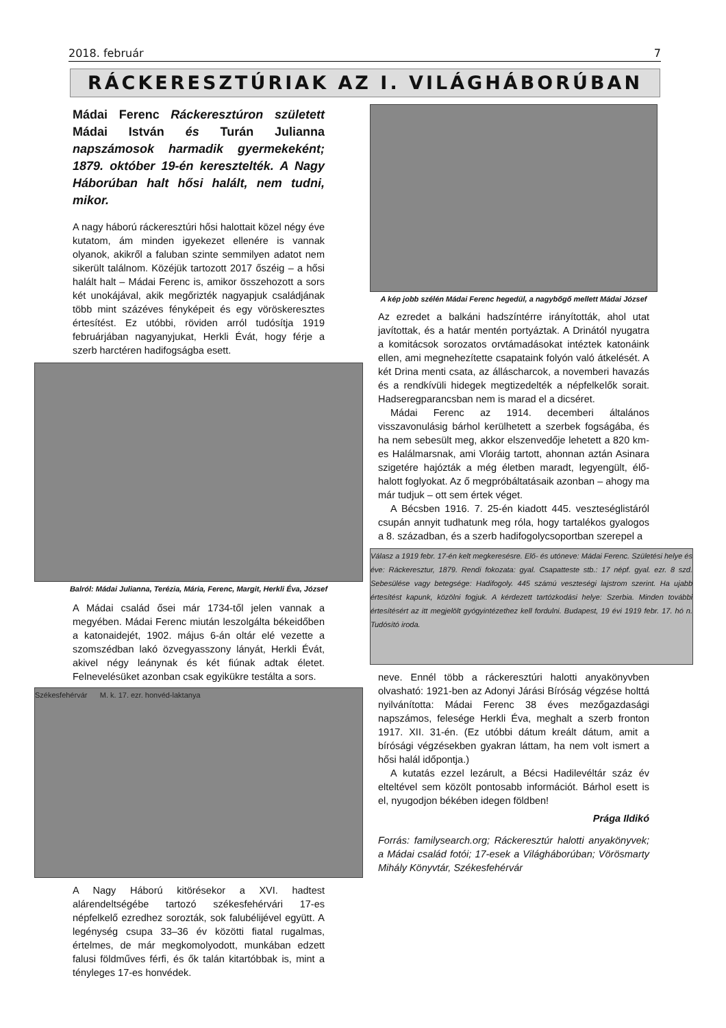2018. február 7
RÁCKERESZTÚRIAK AZ I. VILÁGHÁBORÚBAN
Mádai Ferenc Ráckeresztúron született Mádai István és Turán Julianna napszámosok harmadik gyermekeként; 1879. október 19-én keresztelték. A Nagy Háborúban halt hősi halált, nem tudni, mikor.
A nagy háború ráckeresztúri hősi halottait közel négy éve kutatom, ám minden igyekezet ellenére is vannak olyanok, akikről a faluban szinte semmilyen adatot nem sikerült találnom. Közéjük tartozott 2017 őszéig – a hősi halált halt – Mádai Ferenc is, amikor összehozott a sors két unokájával, akik megőrizték nagyapjuk családjának több mint százéves fényképeit és egy vöröskeresztes értesítést. Ez utóbbi, röviden arról tudósítja 1919 februárjában nagyanyjukat, Herkli Évát, hogy férje a szerb harctéren hadifogságba esett.
Balról: Mádai Julianna, Terézia, Mária, Ferenc, Margit, Herkli Éva, József
A Mádai család ősei már 1734-től jelen vannak a megyében. Mádai Ferenc miután leszolgálta békeidőben a katonaidejét, 1902. május 6-án oltár elé vezette a szomszédban lakó özvegyasszony lányát, Herkli Évát, akivel négy leánynak és két fiúnak adtak életet. Felnevelésüket azonban csak egyikükre testálta a sors.
Székesfehérvár M. k. 17. ezr. honvéd-laktanya
A Nagy Háború kitörésekor a XVI. hadtest alárendeltségébe tartozó székesfehérvári 17-es népfelkelő ezredhez sorozták, sok falubélijével együtt. A legénység csupa 33–36 év közötti fiatal rugalmas, értelmes, de már megkomolyodott, munkában edzett falusi földműves férfi, és ők talán kitartóbbak is, mint a tényleges 17-es honvédek.
A kép jobb szélén Mádai Ferenc hegedül, a nagybőgő mellett Mádai József
Az ezredet a balkáni hadszíntérre irányították, ahol utat javítottak, és a határ mentén portyáztak. A Drinától nyugatra a komitácsok sorozatos orvtámadásokat intéztek katonáink ellen, ami megnehezítette csapataink folyón való átkelését. A két Drina menti csata, az álláscharcok, a novemberi havazás és a rendkívüli hidegek megtizedelték a népfelkelők sorait. Hadseregparancsban nem is marad el a dicséret.
Mádai Ferenc az 1914. decemberi általános visszavonulásig bárhol kerülhetett a szerbek fogságába, és ha nem sebesült meg, akkor elszenvedője lehetett a 820 km-es Halálmarsnak, ami Vloráig tartott, ahonnan aztán Asinara szigetére hajózták a még életben maradt, legyengült, élő-halott foglyokat. Az ő megpróbáltatásaik azonban – ahogy ma már tudjuk – ott sem értek véget.
A Bécsben 1916. 7. 25-én kiadott 445. veszteséglistáról csupán annyit tudhatunk meg róla, hogy tartalékos gyalogos a 8. században, és a szerb hadifogolycsoportban szerepel a
Válasz a 1919 febr. 17-én kelt megkeresésre. Elő- és utóneve: Mádai Ferenc. Születési helye és éve: Ráckeresztur, 1879. Rendi fokozata: gyal. Csapatteste stb.: 17 népf. gyal. ezr. 8 szd. Sebesülése vagy betegsége: Hadifogoly. 445 számú veszteségi lajstrom szerint. Ha ujabb értesítést kapunk, közölni fogjuk. A kérdezett tartózkodási helye: Szerbia. Minden további értesítésért az itt megjelölt gyógyintézethez kell fordulni. Budapest, 19 évi 1919 febr. 17. hó n. Tudósító iroda.
neve. Ennél több a ráckeresztúri halotti anyakönyvben olvasható: 1921-ben az Adonyi Járási Bíróság végzése holttá nyilvánította: Mádai Ferenc 38 éves mezőgazdasági napszámos, felesége Herkli Éva, meghalt a szerb fronton 1917. XII. 31-én. (Ez utóbbi dátum kreált dátum, amit a bírósági végzésekben gyakran láttam, ha nem volt ismert a hősi halál időpontja.)
A kutatás ezzel lezárult, a Bécsi Hadilevéltár száz év elteltével sem közölt pontosabb információt. Bárhol esett is el, nyugodjon békében idegen földben!
Prága Ildikó
Forrás: familysearch.org; Ráckeresztúr halotti anyakönyvek; a Mádai család fotói; 17-esek a Világháborúban; Vörösmarty Mihály Könyvtár, Székesfehérvár